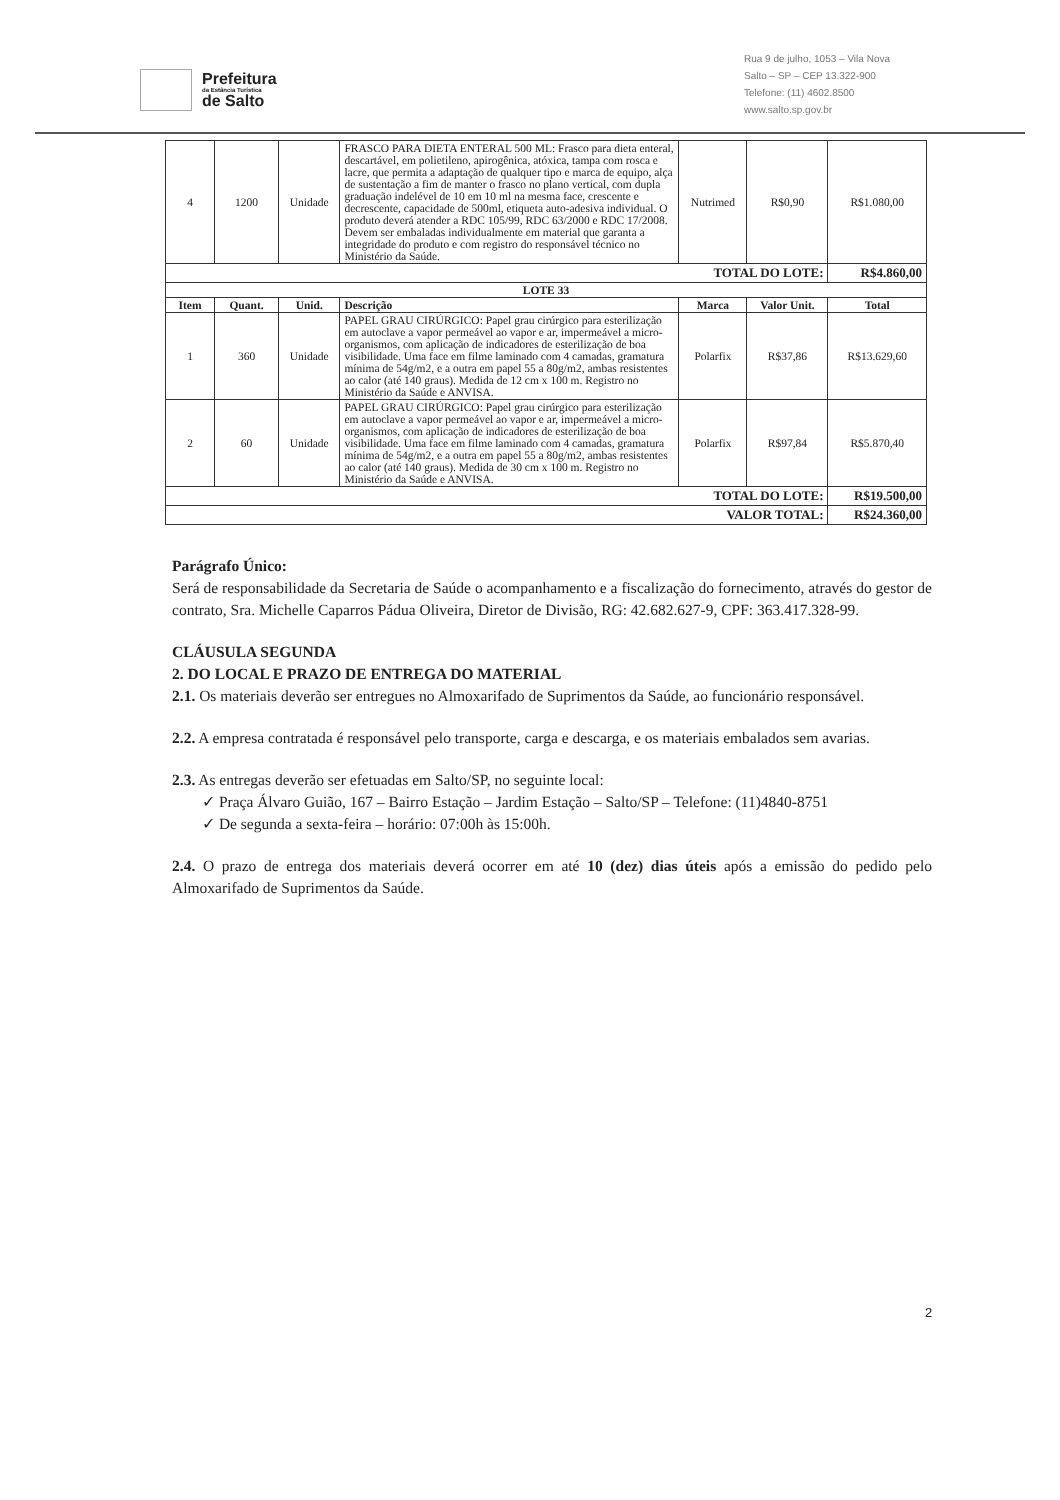Prefeitura
da Estância Turística
de Salto
Rua 9 de julho, 1053 – Vila Nova
Salto – SP – CEP 13.322-900
Telefone: (11) 4602.8500
www.salto.sp.gov.br
| 4 | 1200 | Unidade | FRASCO PARA DIETA ENTERAL 500 ML: Frasco para dieta enteral, descartável, em polietileno, apirogênica, atóxica, tampa com rosca e lacre, que permita a adaptação de qualquer tipo e marca de equipo, alça de sustentação a fim de manter o frasco no plano vertical, com dupla graduação indelével de 10 em 10 ml na mesma face, crescente e decrescente, capacidade de 500ml, etiqueta auto-adesiva individual. O produto deverá atender a RDC 105/99, RDC 63/2000 e RDC 17/2008. Devem ser embaladas individualmente em material que garanta a integridade do produto e com registro do responsável técnico no Ministério da Saúde. | Nutrimed | R$0,90 | R$1.080,00 |
| TOTAL DO LOTE: | | | | | | R$4.860,00 |
| LOTE 33 | | | | | | |
| Item | Quant. | Unid. | Descrição | Marca | Valor Unit. | Total |
| 1 | 360 | Unidade | PAPEL GRAU CIRÚRGICO: Papel grau cirúrgico para esterilização em autoclave a vapor permeável ao vapor e ar, impermeável a micro-organismos, com aplicação de indicadores de esterilização de boa visibilidade. Uma face em filme laminado com 4 camadas, gramatura mínima de 54g/m2, e a outra em papel 55 a 80g/m2, ambas resistentes ao calor (até 140 graus). Medida de 12 cm x 100 m. Registro no Ministério da Saúde e ANVISA. | Polarfix | R$37,86 | R$13.629,60 |
| 2 | 60 | Unidade | PAPEL GRAU CIRÚRGICO: Papel grau cirúrgico para esterilização em autoclave a vapor permeável ao vapor e ar, impermeável a micro-organismos, com aplicação de indicadores de esterilização de boa visibilidade. Uma face em filme laminado com 4 camadas, gramatura mínima de 54g/m2, e a outra em papel 55 a 80g/m2, ambas resistentes ao calor (até 140 graus). Medida de 30 cm x 100 m. Registro no Ministério da Saúde e ANVISA. | Polarfix | R$97,84 | R$5.870,40 |
| TOTAL DO LOTE: | | | | | | R$19.500,00 |
| VALOR TOTAL: | | | | | | R$24.360,00 |
Parágrafo Único:
Será de responsabilidade da Secretaria de Saúde o acompanhamento e a fiscalização do fornecimento, através do gestor de contrato, Sra. Michelle Caparros Pádua Oliveira, Diretor de Divisão, RG: 42.682.627-9, CPF: 363.417.328-99.
CLÁUSULA SEGUNDA
2. DO LOCAL E PRAZO DE ENTREGA DO MATERIAL
2.1. Os materiais deverão ser entregues no Almoxarifado de Suprimentos da Saúde, ao funcionário responsável.
2.2. A empresa contratada é responsável pelo transporte, carga e descarga, e os materiais embalados sem avarias.
2.3. As entregas deverão ser efetuadas em Salto/SP, no seguinte local:
✓ Praça Álvaro Guião, 167 – Bairro Estação – Jardim Estação – Salto/SP – Telefone: (11)4840-8751
✓ De segunda a sexta-feira – horário: 07:00h às 15:00h.
2.4. O prazo de entrega dos materiais deverá ocorrer em até 10 (dez) dias úteis após a emissão do pedido pelo Almoxarifado de Suprimentos da Saúde.
2